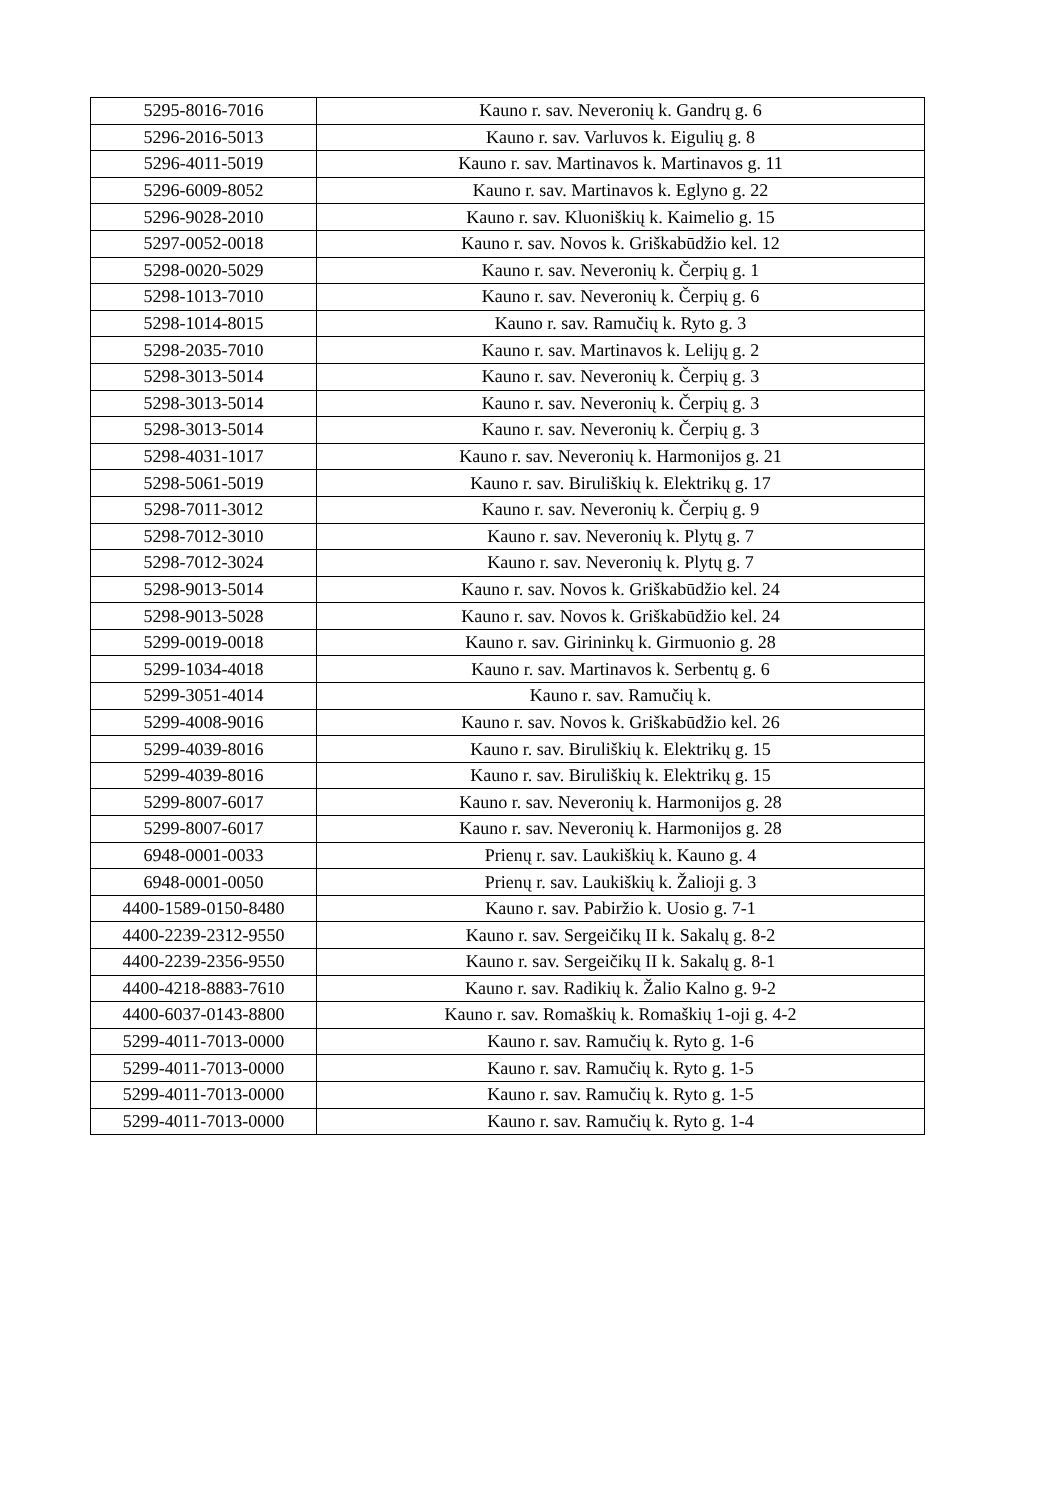| 5295-8016-7016 | Kauno r. sav. Neveronių k. Gandrų g. 6 |
| 5296-2016-5013 | Kauno r. sav. Varluvos k. Eigulių g. 8 |
| 5296-4011-5019 | Kauno r. sav. Martinavos k. Martinavos g. 11 |
| 5296-6009-8052 | Kauno r. sav. Martinavos k. Eglyno g. 22 |
| 5296-9028-2010 | Kauno r. sav. Kluoniškių k. Kaimelio g. 15 |
| 5297-0052-0018 | Kauno r. sav. Novos k. Griškabūdžio kel. 12 |
| 5298-0020-5029 | Kauno r. sav. Neveronių k. Čerpių g. 1 |
| 5298-1013-7010 | Kauno r. sav. Neveronių k. Čerpių g. 6 |
| 5298-1014-8015 | Kauno r. sav. Ramučių k. Ryto g. 3 |
| 5298-2035-7010 | Kauno r. sav. Martinavos k. Lelijų g. 2 |
| 5298-3013-5014 | Kauno r. sav. Neveronių k. Čerpių g. 3 |
| 5298-3013-5014 | Kauno r. sav. Neveronių k. Čerpių g. 3 |
| 5298-3013-5014 | Kauno r. sav. Neveronių k. Čerpių g. 3 |
| 5298-4031-1017 | Kauno r. sav. Neveronių k. Harmonijos g. 21 |
| 5298-5061-5019 | Kauno r. sav. Biruliškių k. Elektrikų g. 17 |
| 5298-7011-3012 | Kauno r. sav. Neveronių k. Čerpių g. 9 |
| 5298-7012-3010 | Kauno r. sav. Neveronių k. Plytų g. 7 |
| 5298-7012-3024 | Kauno r. sav. Neveronių k. Plytų g. 7 |
| 5298-9013-5014 | Kauno r. sav. Novos k. Griškabūdžio kel. 24 |
| 5298-9013-5028 | Kauno r. sav. Novos k. Griškabūdžio kel. 24 |
| 5299-0019-0018 | Kauno r. sav. Girininkų k. Girmuonio g. 28 |
| 5299-1034-4018 | Kauno r. sav. Martinavos k. Serbentų g. 6 |
| 5299-3051-4014 | Kauno r. sav. Ramučių k. |
| 5299-4008-9016 | Kauno r. sav. Novos k. Griškabūdžio kel. 26 |
| 5299-4039-8016 | Kauno r. sav. Biruliškių k. Elektrikų g. 15 |
| 5299-4039-8016 | Kauno r. sav. Biruliškių k. Elektrikų g. 15 |
| 5299-8007-6017 | Kauno r. sav. Neveronių k. Harmonijos g. 28 |
| 5299-8007-6017 | Kauno r. sav. Neveronių k. Harmonijos g. 28 |
| 6948-0001-0033 | Prienų r. sav. Laukiškių k. Kauno g. 4 |
| 6948-0001-0050 | Prienų r. sav. Laukiškių k. Žalioji g. 3 |
| 4400-1589-0150-8480 | Kauno r. sav. Pabiržio k. Uosio g. 7-1 |
| 4400-2239-2312-9550 | Kauno r. sav. Sergeičikų II k. Sakalų g. 8-2 |
| 4400-2239-2356-9550 | Kauno r. sav. Sergeičikų II k. Sakalų g. 8-1 |
| 4400-4218-8883-7610 | Kauno r. sav. Radikių k. Žalio Kalno g. 9-2 |
| 4400-6037-0143-8800 | Kauno r. sav. Romaškių k. Romaškių 1-oji g. 4-2 |
| 5299-4011-7013-0000 | Kauno r. sav. Ramučių k. Ryto g. 1-6 |
| 5299-4011-7013-0000 | Kauno r. sav. Ramučių k. Ryto g. 1-5 |
| 5299-4011-7013-0000 | Kauno r. sav. Ramučių k. Ryto g. 1-5 |
| 5299-4011-7013-0000 | Kauno r. sav. Ramučių k. Ryto g. 1-4 |